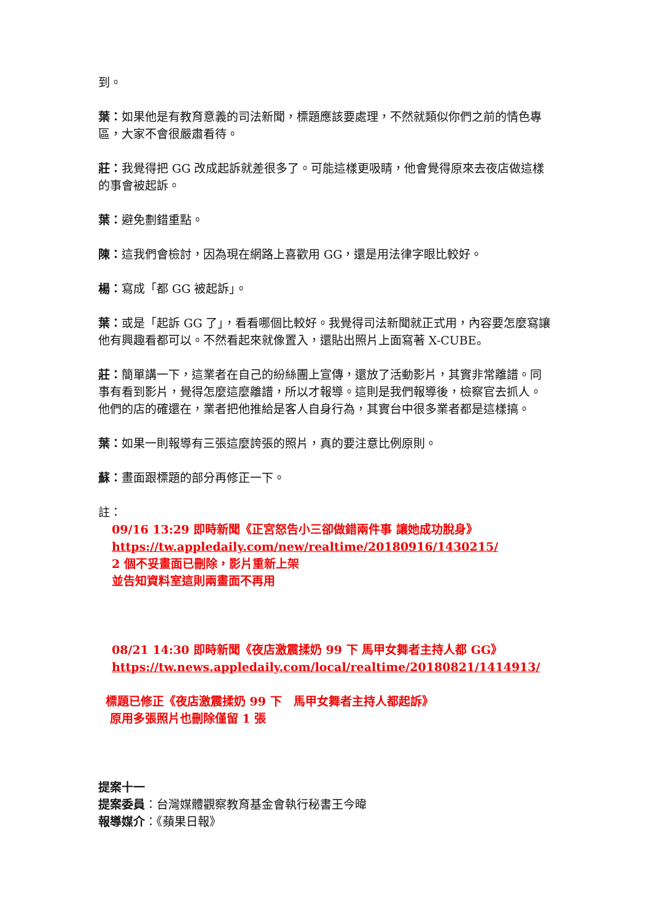到。
葉：如果他是有教育意義的司法新聞，標題應該要處理，不然就類似你們之前的情色專區，大家不會很嚴肅看待。
莊：我覺得把 GG 改成起訴就差很多了。可能這樣更吸睛，他會覺得原來去夜店做這樣的事會被起訴。
葉：避免劃錯重點。
陳：這我們會檢討，因為現在網路上喜歡用 GG，還是用法律字眼比較好。
楊：寫成「都 GG 被起訴」。
葉：或是「起訴 GG 了」，看看哪個比較好。我覺得司法新聞就正式用，內容要怎麼寫讓他有興趣看都可以。不然看起來就像置入，還貼出照片上面寫著 X-CUBE。
莊：簡單講一下，這業者在自己的紛絲團上宣傳，還放了活動影片，其實非常離譜。同事有看到影片，覺得怎麼這麼離譜，所以才報導。這則是我們報導後，檢察官去抓人。他們的店的確還在，業者把他推給是客人自身行為，其實台中很多業者都是這樣搞。
葉：如果一則報導有三張這麼誇張的照片，真的要注意比例原則。
蘇：畫面跟標題的部分再修正一下。
註：
09/16 13:29 即時新聞《正宮怒告小三卻做錯兩件事 讓她成功脫身》
https://tw.appledaily.com/new/realtime/20180916/1430215/
2 個不妥畫面已刪除，影片重新上架
並告知資料室這則兩畫面不再用
08/21 14:30 即時新聞《夜店激震揉奶 99 下 馬甲女舞者主持人都 GG》
https://tw.news.appledaily.com/local/realtime/20180821/1414913/
標題已修正《夜店激震揉奶 99 下　馬甲女舞者主持人都起訴》
原用多張照片也刪除僅留 1 張
提案十一
提案委員：台灣媒體觀察教育基金會執行秘書王今暐
報導媒介：《蘋果日報》